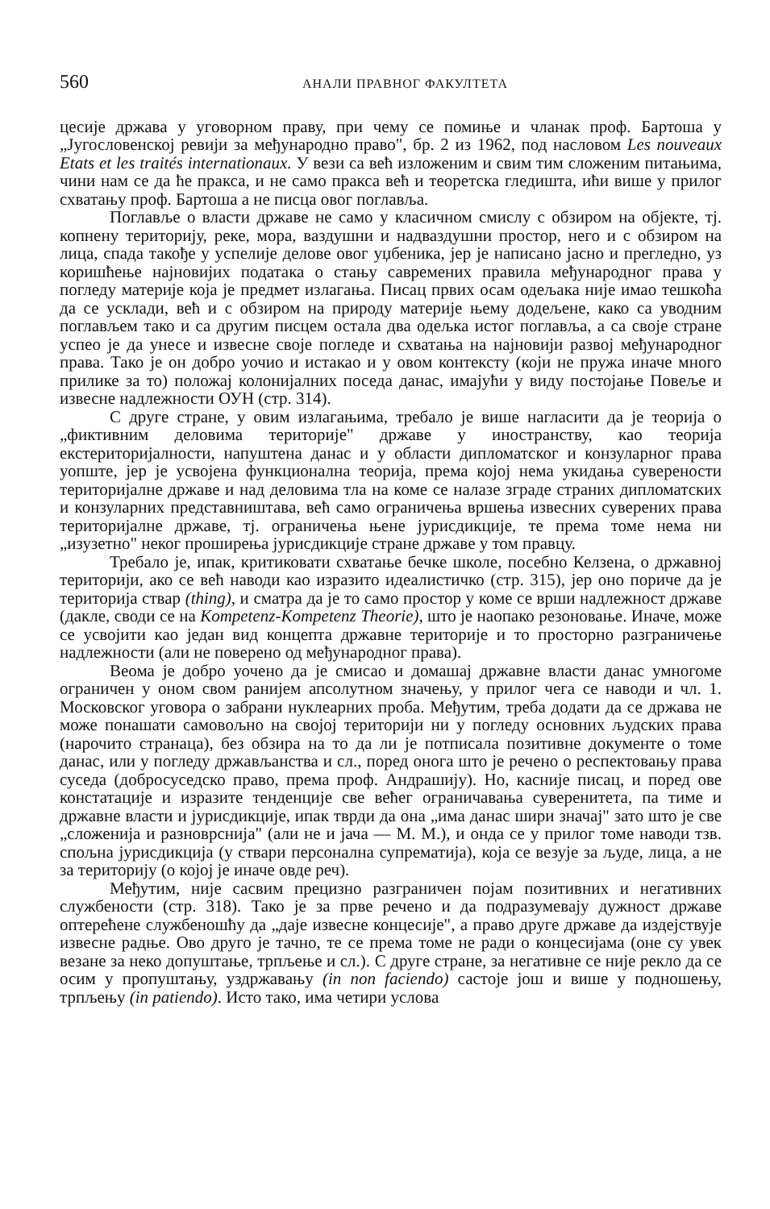560 АНАЛИ ПРАВНОГ ФАКУЛТЕТА
цесије држава у уговорном праву, при чему се помиње и чланак проф. Бартоша у „Југословенској ревији за међународно право", бр. 2 из 1962, под насловом Les nouveaux Etats et les traités internationaux. У вези са већ изложеним и свим тим сложеним питањима, чини нам се да ће пракса, и не само пракса већ и теоретска гледишта, ићи више у прилог схватању проф. Бартоша а не писца овог поглавља.
Поглавље о власти државе не само у класичном смислу с обзиром на објекте, тј. копнену територију, реке, мора, ваздушни и надваздушни простор, него и с обзиром на лица, спада такође у успелије делове овог уџбеника, јер је написано јасно и прегледно, уз коришћење најновијих података о стању савремених правила међународног права у погледу материје која је предмет излагања. Писац првих осам одељака није имао тешкоћа да се усклади, већ и с обзиром на природу материје њему додељене, како са уводним поглављем тако и са другим писцем остала два одељка истог поглавља, а са своје стране успео је да унесе и извесне своје погледе и схватања на најновији развој међународног права. Тако је он добро уочио и истакао и у овом контексту (који не пружа иначе много прилике за то) положај колонијалних поседа данас, имајући у виду постојање Повеље и извесне надлежности ОУН (стр. 314).
С друге стране, у овим излагањима, требало је више нагласити да је теорија о „фиктивним деловима територије" државе у иностранству, као теорија екстериторијалности, напуштена данас и у области дипломатског и конзуларног права уопште, јер је усвојена функционална теорија, према којој нема укидања суверености територијалне државе и над деловима тла на коме се налазе зграде страних дипломатских и конзуларних представништава, већ само ограничења вршења извесних суверених права територијалне државе, тј. ограничења њене јурисдикције, те према томе нема ни „изузетно" неког проширења јурисдикције стране државе у том правцу.
Требало је, ипак, критиковати схватање бечке школе, посебно Келзена, о државној територији, ако се већ наводи као изразито идеалистичко (стр. 315), јер оно пориче да је територија ствар (thing), и сматра да је то само простор у коме се врши надлежност државе (дакле, своди се на Kompetenz-Kompetenz Theorie), што је наопако резоновање. Иначе, може се усвојити као један вид концепта државне територије и то просторно разграничење надлежности (али не поверено од међународног права).
Веома је добро уочено да је смисао и домашај државне власти данас умногоме ограничен у оном свом ранијем апсолутном значењу, у прилог чега се наводи и чл. 1. Московског уговора о забрани нуклеарних проба. Међутим, треба додати да се држава не може понашати самовољно на својој територији ни у погледу основних људских права (нарочито странаца), без обзира на то да ли је потписала позитивне документе о томе данас, или у погледу држављанства и сл., поред онога што је речено о респектовању права суседа (добросуседско право, према проф. Андрашију). Но, касније писац, и поред ове констатације и изразите тенденције све већег ограничавања суверенитета, па тиме и државне власти и јурисдикције, ипак тврди да она „има данас шири значај" зато што је све „сложенија и разноврснија" (али не и јача — М. М.), и онда се у прилог томе наводи тзв. спољна јурисдикција (у ствари персонална супрематија), која се везује за људе, лица, а не за територију (о којој је иначе овде реч).
Међутим, није сасвим прецизно разграничен појам позитивних и негативних службености (стр. 318). Тако је за прве речено и да подразумевају дужност државе оптерећене службеношћу да „даје извесне концесије", а право друге државе да издејствује извесне радње. Ово друго је тачно, те се према томе не ради о концесијама (оне су увек везане за неко допуштање, трпљење и сл.). С друге стране, за негативне се није рекло да се осим у пропуштању, уздржавању (in non faciendo) састоје још и више у подношењу, трпљењу (in patiendo). Исто тако, има четири услова